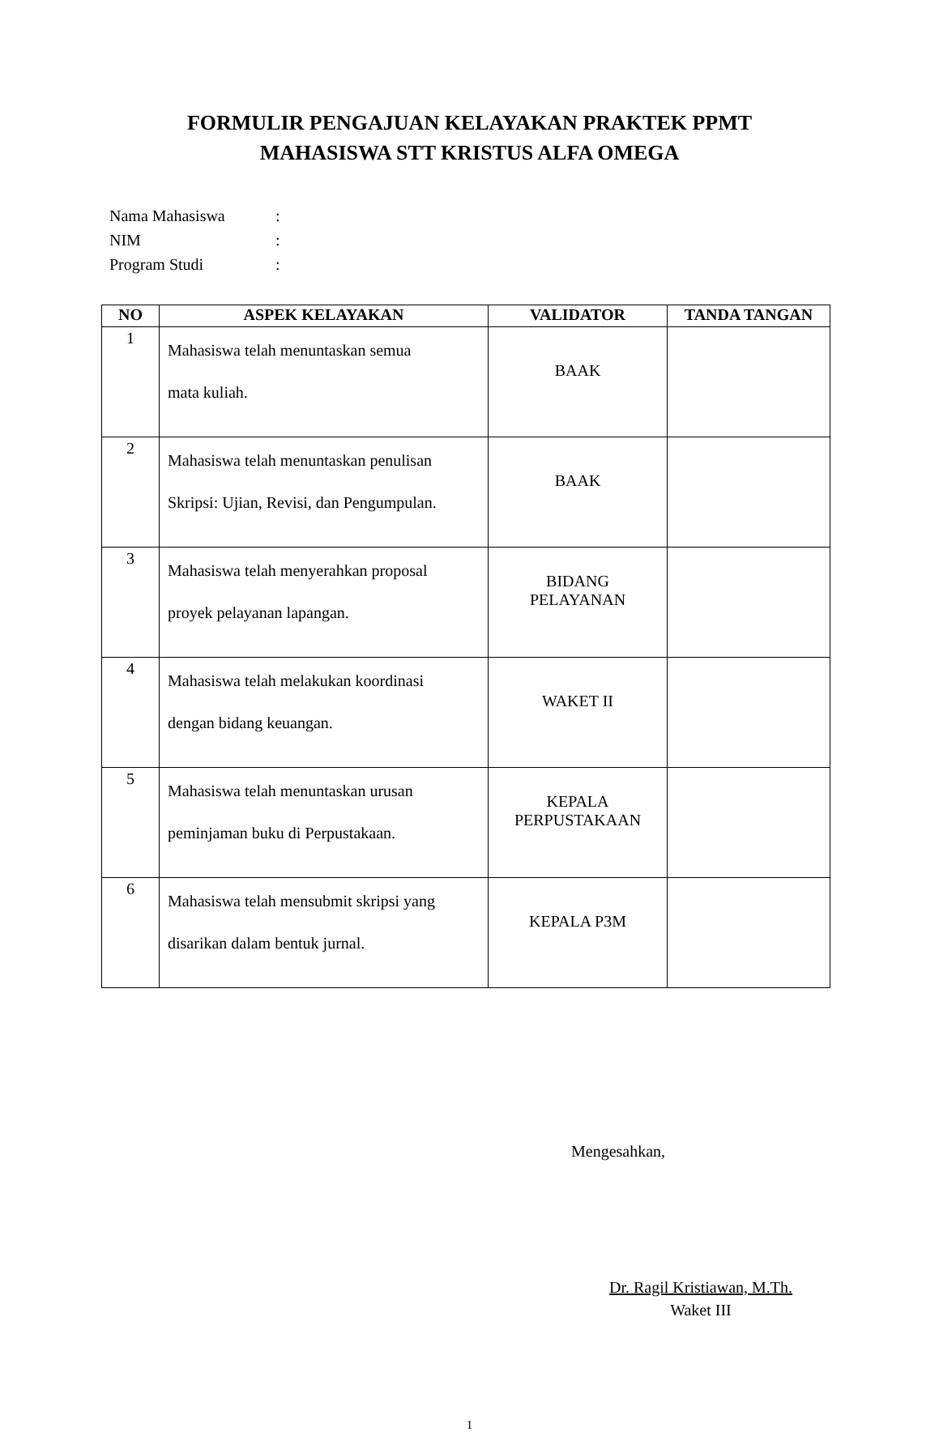FORMULIR PENGAJUAN KELAYAKAN PRAKTEK PPMT
MAHASISWA STT KRISTUS ALFA OMEGA
Nama Mahasiswa:
NIM:
Program Studi:
| NO | ASPEK KELAYAKAN | VALIDATOR | TANDA TANGAN |
| --- | --- | --- | --- |
| 1 | Mahasiswa telah menuntaskan semua mata kuliah. | BAAK | |
| 2 | Mahasiswa telah menuntaskan penulisan Skripsi: Ujian, Revisi, dan Pengumpulan. | BAAK | |
| 3 | Mahasiswa telah menyerahkan proposal proyek pelayanan lapangan. | BIDANG PELAYANAN | |
| 4 | Mahasiswa telah melakukan koordinasi dengan bidang keuangan. | WAKET II | |
| 5 | Mahasiswa telah menuntaskan urusan peminjaman buku di Perpustakaan. | KEPALA PERPUSTAKAAN | |
| 6 | Mahasiswa telah mensubmit skripsi yang disarikan dalam bentuk jurnal. | KEPALA P3M | |
Mengesahkan,
Dr. Ragil Kristiawan, M.Th.
Waket III
1